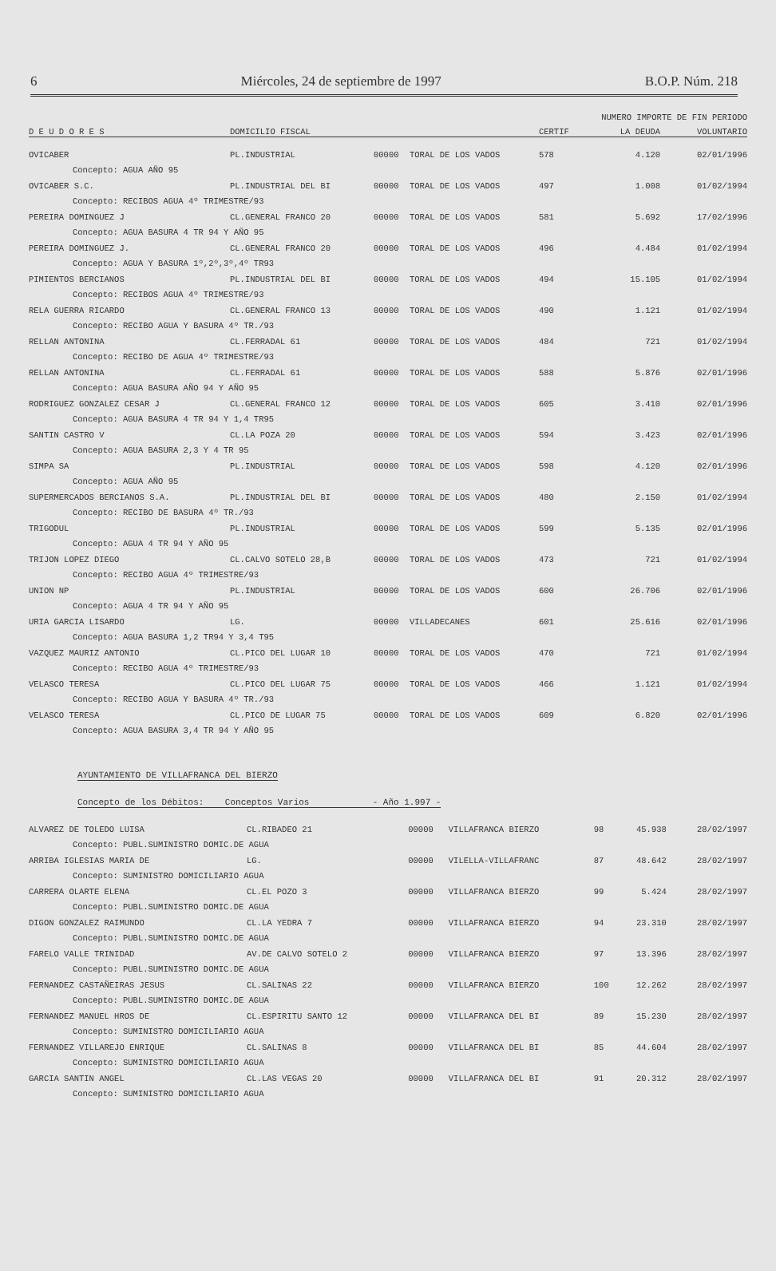6 Miércoles, 24 de septiembre de 1997 B.O.P. Núm. 218
| | | | | NUMERO IMPORTE DE FIN PERIODO | | |
| --- | --- | --- | --- | --- | --- | --- |
| D E U D O R E S | DOMICILIO FISCAL | | | CERTIF | LA DEUDA | VOLUNTARIO |
| OVICABER | PL.INDUSTRIAL | 00000 | TORAL DE LOS VADOS | 578 | 4.120 | 02/01/1996 |
| Concepto: AGUA AÑO 95 | | | | | | |
| OVICABER S.C. | PL.INDUSTRIAL DEL BI | 00000 | TORAL DE LOS VADOS | 497 | 1.008 | 01/02/1994 |
| Concepto: RECIBOS AGUA 4º TRIMESTRE/93 | | | | | | |
| PEREIRA DOMINGUEZ J | CL.GENERAL FRANCO 20 | 00000 | TORAL DE LOS VADOS | 581 | 5.692 | 17/02/1996 |
| Concepto: AGUA BASURA 4 TR 94 Y AÑO 95 | | | | | | |
| PEREIRA DOMINGUEZ J. | CL.GENERAL FRANCO 20 | 00000 | TORAL DE LOS VADOS | 496 | 4.484 | 01/02/1994 |
| Concepto: AGUA Y BASURA 1º,2º,3º,4º TR93 | | | | | | |
| PIMIENTOS BERCIANOS | PL.INDUSTRIAL DEL BI | 00000 | TORAL DE LOS VADOS | 494 | 15.105 | 01/02/1994 |
| Concepto: RECIBOS AGUA 4º TRIMESTRE/93 | | | | | | |
| RELA GUERRA RICARDO | CL.GENERAL FRANCO 13 | 00000 | TORAL DE LOS VADOS | 490 | 1.121 | 01/02/1994 |
| Concepto: RECIBO AGUA Y BASURA 4º TR./93 | | | | | | |
| RELLAN ANTONINA | CL.FERRADAL 61 | 00000 | TORAL DE LOS VADOS | 484 | 721 | 01/02/1994 |
| Concepto: RECIBO DE AGUA 4º TRIMESTRE/93 | | | | | | |
| RELLAN ANTONINA | CL.FERRADAL 61 | 00000 | TORAL DE LOS VADOS | 588 | 5.876 | 02/01/1996 |
| Concepto: AGUA BASURA AÑO 94 Y AÑO 95 | | | | | | |
| RODRIGUEZ GONZALEZ CESAR J | CL.GENERAL FRANCO 12 | 00000 | TORAL DE LOS VADOS | 605 | 3.410 | 02/01/1996 |
| Concepto: AGUA BASURA 4 TR 94 Y 1,4 TR95 | | | | | | |
| SANTIN CASTRO V | CL.LA POZA 20 | 00000 | TORAL DE LOS VADOS | 594 | 3.423 | 02/01/1996 |
| Concepto: AGUA BASURA 2,3 Y 4 TR 95 | | | | | | |
| SIMPA SA | PL.INDUSTRIAL | 00000 | TORAL DE LOS VADOS | 598 | 4.120 | 02/01/1996 |
| Concepto: AGUA AÑO 95 | | | | | | |
| SUPERMERCADOS BERCIANOS S.A. | PL.INDUSTRIAL DEL BI | 00000 | TORAL DE LOS VADOS | 480 | 2.150 | 01/02/1994 |
| Concepto: RECIBO DE BASURA 4º TR./93 | | | | | | |
| TRIGODUL | PL.INDUSTRIAL | 00000 | TORAL DE LOS VADOS | 599 | 5.135 | 02/01/1996 |
| Concepto: AGUA 4 TR 94 Y AÑO 95 | | | | | | |
| TRIJON LOPEZ DIEGO | CL.CALVO SOTELO 28,B | 00000 | TORAL DE LOS VADOS | 473 | 721 | 01/02/1994 |
| Concepto: RECIBO AGUA 4º TRIMESTRE/93 | | | | | | |
| UNION NP | PL.INDUSTRIAL | 00000 | TORAL DE LOS VADOS | 600 | 26.706 | 02/01/1996 |
| Concepto: AGUA 4 TR 94 Y AÑO 95 | | | | | | |
| URIA GARCIA LISARDO | LG. | 00000 | VILLADECANES | 601 | 25.616 | 02/01/1996 |
| Concepto: AGUA BASURA 1,2 TR94 Y 3,4 T95 | | | | | | |
| VAZQUEZ MAURIZ ANTONIO | CL.PICO DEL LUGAR 10 | 00000 | TORAL DE LOS VADOS | 470 | 721 | 01/02/1994 |
| Concepto: RECIBO AGUA 4º TRIMESTRE/93 | | | | | | |
| VELASCO TERESA | CL.PICO DEL LUGAR 75 | 00000 | TORAL DE LOS VADOS | 466 | 1.121 | 01/02/1994 |
| Concepto: RECIBO AGUA Y BASURA 4º TR./93 | | | | | | |
| VELASCO TERESA | CL.PICO DE LUGAR 75 | 00000 | TORAL DE LOS VADOS | 609 | 6.820 | 02/01/1996 |
| Concepto: AGUA BASURA 3,4 TR 94 Y AÑO 95 | | | | | | |
AYUNTAMIENTO DE VILLAFRANCA DEL BIERZO
Concepto de los Débitos: Conceptos Varios - Año 1.997 -
| ALVAREZ DE TOLEDO LUISA | CL.RIBADEO 21 | 00000 | VILLAFRANCA BIERZO | 98 | 45.938 | 28/02/1997 |
| Concepto: PUBL.SUMINISTRO DOMIC.DE AGUA | | | | | | |
| ARRIBA IGLESIAS MARIA DE | LG. | 00000 | VILELLA-VILLAFRANC | 87 | 48.642 | 28/02/1997 |
| Concepto: SUMINISTRO DOMICILIARIO AGUA | | | | | | |
| CARRERA OLARTE ELENA | CL.EL POZO 3 | 00000 | VILLAFRANCA BIERZO | 99 | 5.424 | 28/02/1997 |
| Concepto: PUBL.SUMINISTRO DOMIC.DE AGUA | | | | | | |
| DIGON GONZALEZ RAIMUNDO | CL.LA YEDRA 7 | 00000 | VILLAFRANCA BIERZO | 94 | 23.310 | 28/02/1997 |
| Concepto: PUBL.SUMINISTRO DOMIC.DE AGUA | | | | | | |
| FARELO VALLE TRINIDAD | AV.DE CALVO SOTELO 2 | 00000 | VILLAFRANCA BIERZO | 97 | 13.396 | 28/02/1997 |
| Concepto: PUBL.SUMINISTRO DOMIC.DE AGUA | | | | | | |
| FERNANDEZ CASTAÑEIRAS JESUS | CL.SALINAS 22 | 00000 | VILLAFRANCA BIERZO | 100 | 12.262 | 28/02/1997 |
| Concepto: PUBL.SUMINISTRO DOMIC.DE AGUA | | | | | | |
| FERNANDEZ MANUEL HROS DE | CL.ESPIRITU SANTO 12 | 00000 | VILLAFRANCA DEL BI | 89 | 15.230 | 28/02/1997 |
| Concepto: SUMINISTRO DOMICILIARIO AGUA | | | | | | |
| FERNANDEZ VILLAREJO ENRIQUE | CL.SALINAS 8 | 00000 | VILLAFRANCA DEL BI | 85 | 44.604 | 28/02/1997 |
| Concepto: SUMINISTRO DOMICILIARIO AGUA | | | | | | |
| GARCIA SANTIN ANGEL | CL.LAS VEGAS 20 | 00000 | VILLAFRANCA DEL BI | 91 | 20.312 | 28/02/1997 |
| Concepto: SUMINISTRO DOMICILIARIO AGUA | | | | | | |